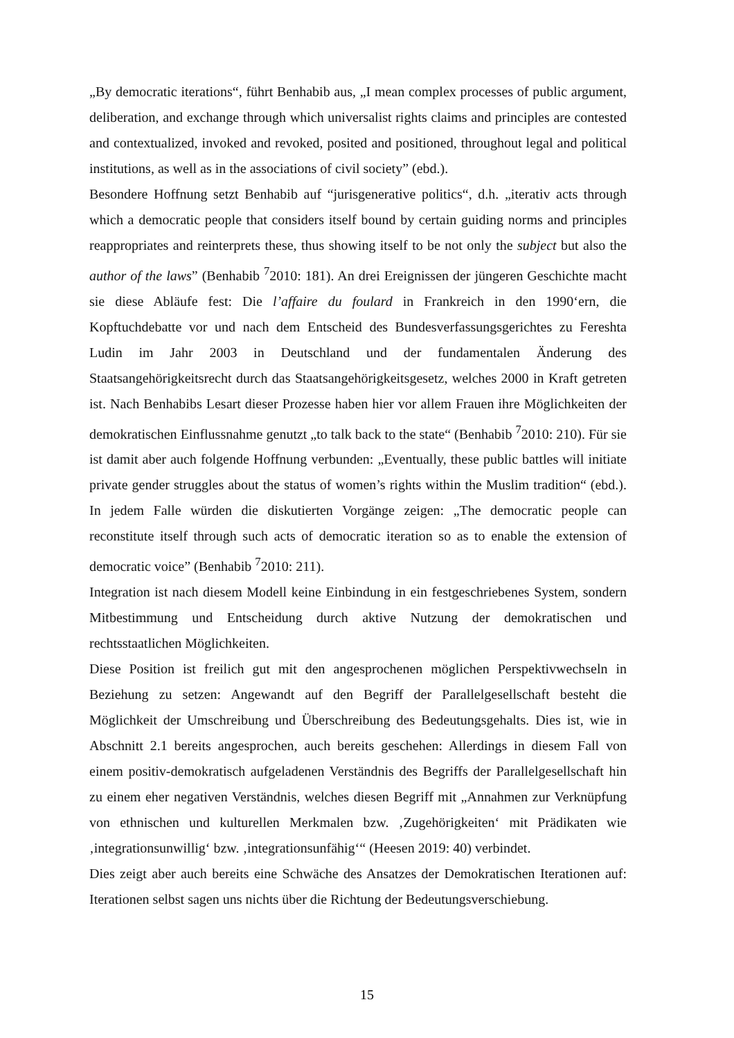„By democratic iterations“, führt Benhabib aus, „I mean complex processes of public argument, deliberation, and exchange through which universalist rights claims and principles are contested and contextualized, invoked and revoked, posited and positioned, throughout legal and political institutions, as well as in the associations of civil society” (ebd.).
Besondere Hoffnung setzt Benhabib auf “jurisgenerative politics“, d.h. „iterativ acts through which a democratic people that considers itself bound by certain guiding norms and principles reappropriates and reinterprets these, thus showing itself to be not only the subject but also the author of the laws” (Benhabib <sup>7</sup>2010: 181). An drei Ereignissen der jüngeren Geschichte macht sie diese Abläufe fest: Die l’affaire du foulard in Frankreich in den 1990‘ern, die Kopftuchdebatte vor und nach dem Entscheid des Bundesverfassungsgerichtes zu Fereshta Ludin im Jahr 2003 in Deutschland und der fundamentalen Änderung des Staatsangehörigkeitsrecht durch das Staatsangehörigkeitsgesetz, welches 2000 in Kraft getreten ist. Nach Benhabibs Lesart dieser Prozesse haben hier vor allem Frauen ihre Möglichkeiten der demokratischen Einflussnahme genutzt „to talk back to the state“ (Benhabib <sup>7</sup>2010: 210). Für sie ist damit aber auch folgende Hoffnung verbunden: „Eventually, these public battles will initiate private gender struggles about the status of women’s rights within the Muslim tradition“ (ebd.). In jedem Falle würden die diskutierten Vorgänge zeigen: „The democratic people can reconstitute itself through such acts of democratic iteration so as to enable the extension of democratic voice” (Benhabib <sup>7</sup>2010: 211).
Integration ist nach diesem Modell keine Einbindung in ein festgeschriebenes System, sondern Mitbestimmung und Entscheidung durch aktive Nutzung der demokratischen und rechtsstaatlichen Möglichkeiten.
Diese Position ist freilich gut mit den angesprochenen möglichen Perspektivwechseln in Beziehung zu setzen: Angewandt auf den Begriff der Parallelgesellschaft besteht die Möglichkeit der Umschreibung und Überschreibung des Bedeutungsgehalts. Dies ist, wie in Abschnitt 2.1 bereits angesprochen, auch bereits geschehen: Allerdings in diesem Fall von einem positiv-demokratisch aufgeladenen Verständnis des Begriffs der Parallelgesellschaft hin zu einem eher negativen Verständnis, welches diesen Begriff mit „Annahmen zur Verknüpfung von ethnischen und kulturellen Merkmalen bzw. ‚Zugehörigkeiten‘ mit Prädikaten wie ‚integrationsunwillig‘ bzw. ‚integrationsunfähig‘“ (Heesen 2019: 40) verbindet.
Dies zeigt aber auch bereits eine Schwäche des Ansatzes der Demokratischen Iterationen auf: Iterationen selbst sagen uns nichts über die Richtung der Bedeutungsverschiebung.
15